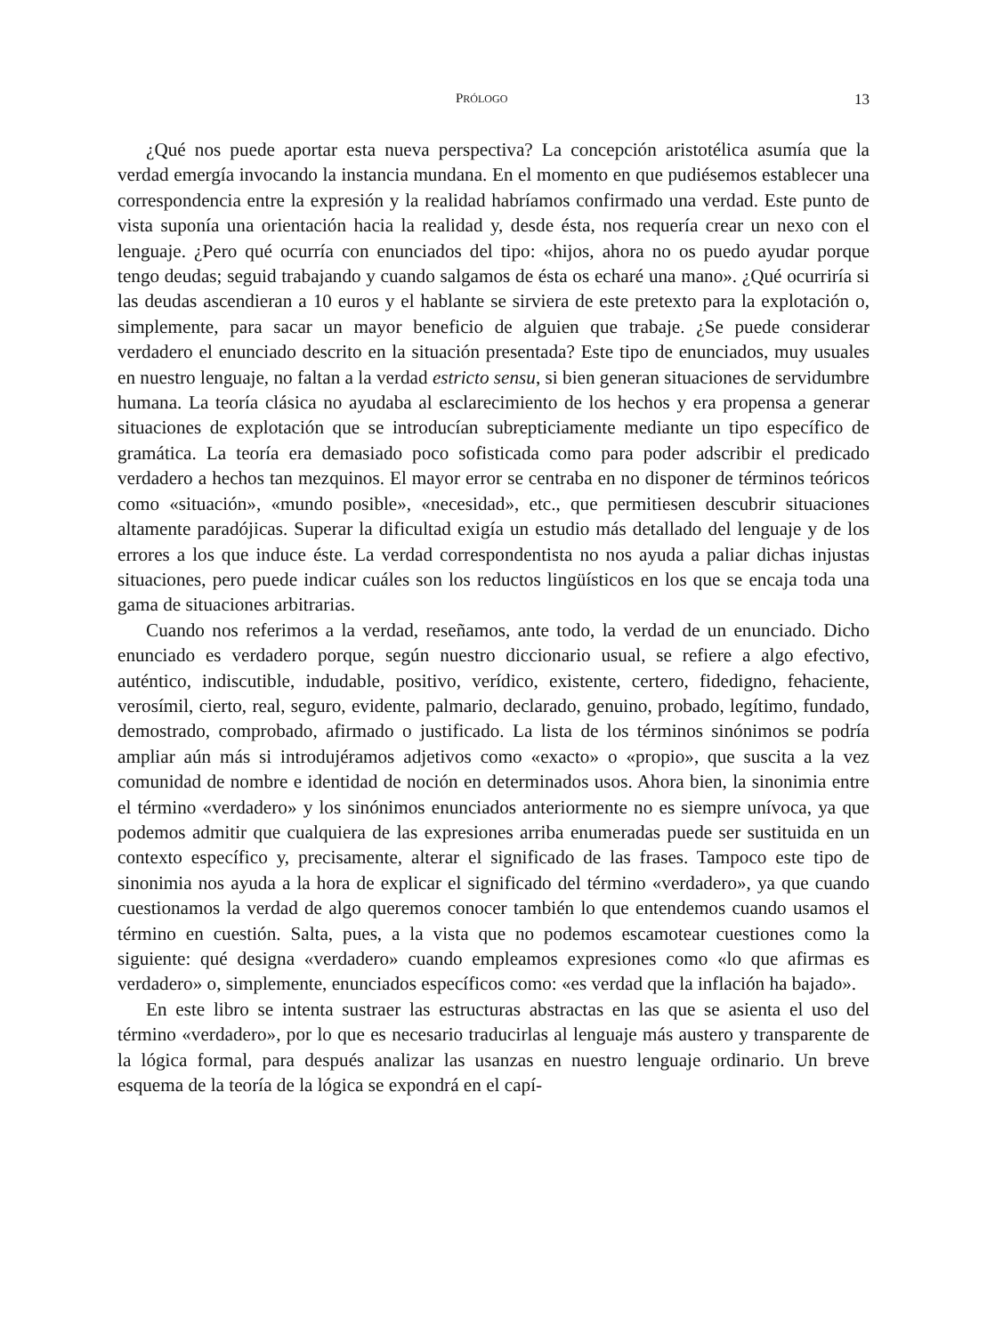PRÓLOGO 13
¿Qué nos puede aportar esta nueva perspectiva? La concepción aristotélica asumía que la verdad emergía invocando la instancia mundana. En el momento en que pudiésemos establecer una correspondencia entre la expresión y la realidad habríamos confirmado una verdad. Este punto de vista suponía una orientación hacia la realidad y, desde ésta, nos requería crear un nexo con el lenguaje. ¿Pero qué ocurría con enunciados del tipo: «hijos, ahora no os puedo ayudar porque tengo deudas; seguid trabajando y cuando salgamos de ésta os echaré una mano». ¿Qué ocurriría si las deudas ascendieran a 10 euros y el hablante se sirviera de este pretexto para la explotación o, simplemente, para sacar un mayor beneficio de alguien que trabaje. ¿Se puede considerar verdadero el enunciado descrito en la situación presentada? Este tipo de enunciados, muy usuales en nuestro lenguaje, no faltan a la verdad estricto sensu, si bien generan situaciones de servidumbre humana. La teoría clásica no ayudaba al esclarecimiento de los hechos y era propensa a generar situaciones de explotación que se introducían subrepticiamente mediante un tipo específico de gramática. La teoría era demasiado poco sofisticada como para poder adscribir el predicado verdadero a hechos tan mezquinos. El mayor error se centraba en no disponer de términos teóricos como «situación», «mundo posible», «necesidad», etc., que permitiesen descubrir situaciones altamente paradójicas. Superar la dificultad exigía un estudio más detallado del lenguaje y de los errores a los que induce éste. La verdad correspondentista no nos ayuda a paliar dichas injustas situaciones, pero puede indicar cuáles son los reductos lingüísticos en los que se encaja toda una gama de situaciones arbitrarias.
Cuando nos referimos a la verdad, reseñamos, ante todo, la verdad de un enunciado. Dicho enunciado es verdadero porque, según nuestro diccionario usual, se refiere a algo efectivo, auténtico, indiscutible, indudable, positivo, verídico, existente, certero, fidedigno, fehaciente, verosímil, cierto, real, seguro, evidente, palmario, declarado, genuino, probado, legítimo, fundado, demostrado, comprobado, afirmado o justificado. La lista de los términos sinónimos se podría ampliar aún más si introdujéramos adjetivos como «exacto» o «propio», que suscita a la vez comunidad de nombre e identidad de noción en determinados usos. Ahora bien, la sinonimia entre el término «verdadero» y los sinónimos enunciados anteriormente no es siempre unívoca, ya que podemos admitir que cualquiera de las expresiones arriba enumeradas puede ser sustituida en un contexto específico y, precisamente, alterar el significado de las frases. Tampoco este tipo de sinonimia nos ayuda a la hora de explicar el significado del término «verdadero», ya que cuando cuestionamos la verdad de algo queremos conocer también lo que entendemos cuando usamos el término en cuestión. Salta, pues, a la vista que no podemos escamotear cuestiones como la siguiente: qué designa «verdadero» cuando empleamos expresiones como «lo que afirmas es verdadero» o, simplemente, enunciados específicos como: «es verdad que la inflación ha bajado».
En este libro se intenta sustraer las estructuras abstractas en las que se asienta el uso del término «verdadero», por lo que es necesario traducirlas al lenguaje más austero y transparente de la lógica formal, para después analizar las usanzas en nuestro lenguaje ordinario. Un breve esquema de la teoría de la lógica se expondrá en el capí-